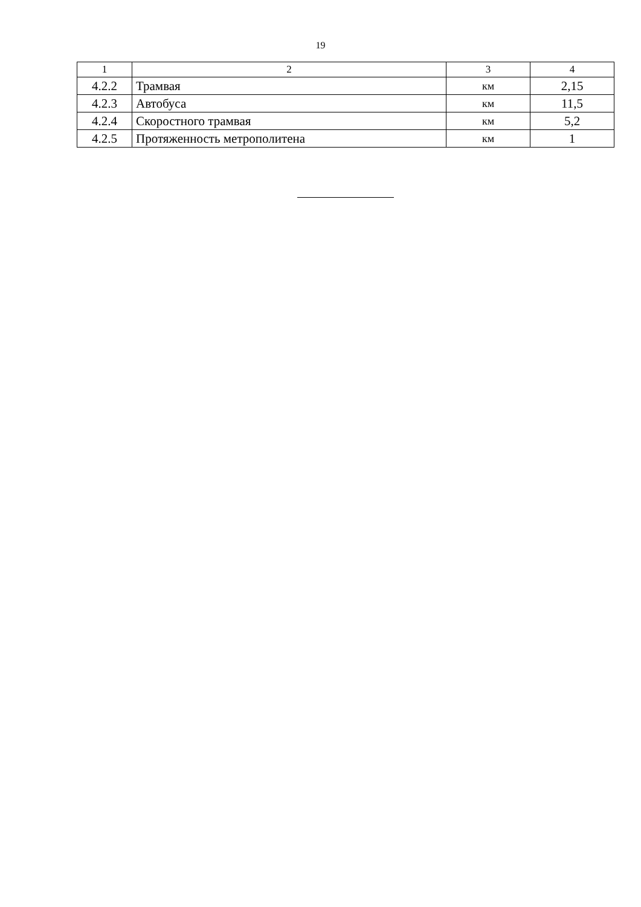19
| 1 | 2 | 3 | 4 |
| --- | --- | --- | --- |
| 4.2.2 | Трамвая | км | 2,15 |
| 4.2.3 | Автобуса | км | 11,5 |
| 4.2.4 | Скоростного трамвая | км | 5,2 |
| 4.2.5 | Протяженность метрополитена | км | 1 |